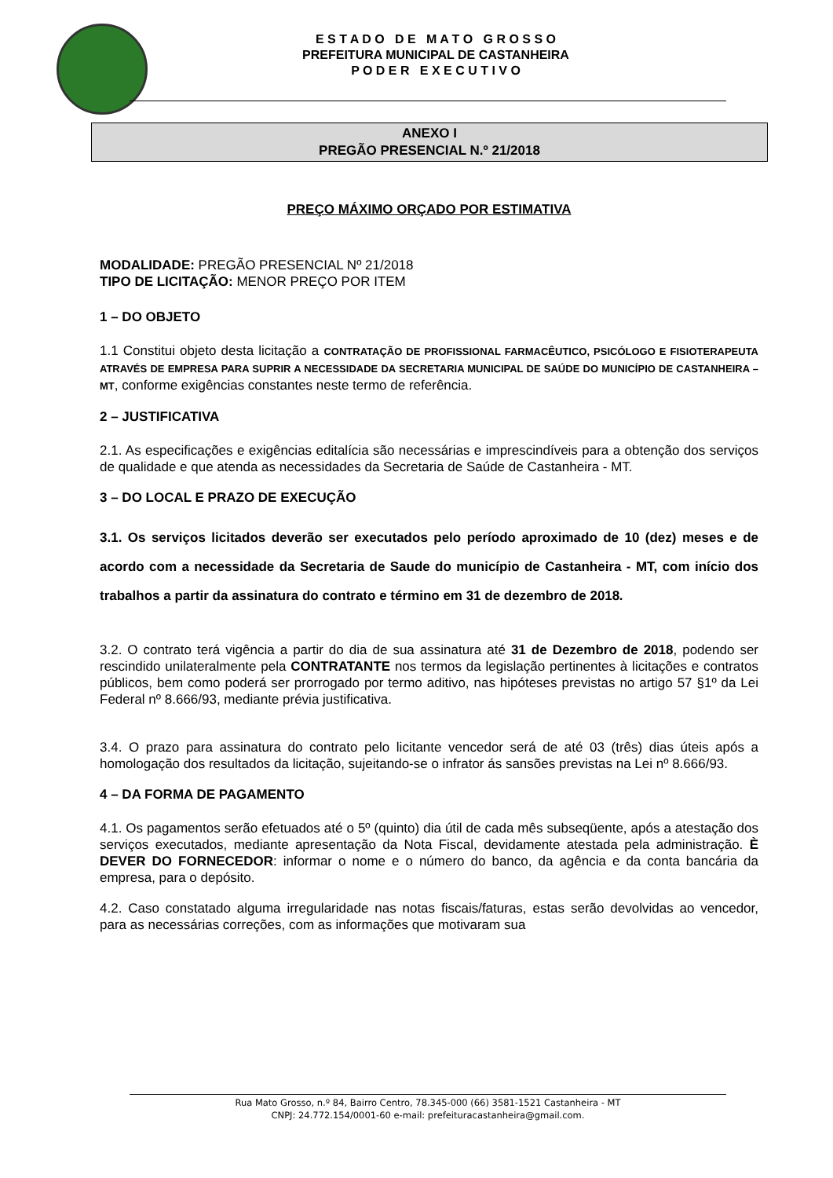E S T A D O D E M A T O G R O S S O
PREFEITURA MUNICIPAL DE CASTANHEIRA
P O D E R E X E C U T I V O
ANEXO I
PREGÃO PRESENCIAL N.º 21/2018
PREÇO MÁXIMO ORÇADO POR ESTIMATIVA
MODALIDADE: PREGÃO PRESENCIAL Nº 21/2018
TIPO DE LICITAÇÃO: MENOR PREÇO POR ITEM
1 – DO OBJETO
1.1 Constitui objeto desta licitação a CONTRATAÇÃO DE PROFISSIONAL FARMACÊUTICO, PSICÓLOGO E FISIOTERAPEUTA ATRAVÉS DE EMPRESA PARA SUPRIR A NECESSIDADE DA SECRETARIA MUNICIPAL DE SAÚDE DO MUNICÍPIO DE CASTANHEIRA – MT, conforme exigências constantes neste termo de referência.
2 – JUSTIFICATIVA
2.1. As especificações e exigências editalícia são necessárias e imprescindíveis para a obtenção dos serviços de qualidade e que atenda as necessidades da Secretaria de Saúde de Castanheira - MT.
3 – DO LOCAL E PRAZO DE EXECUÇÃO
3.1. Os serviços licitados deverão ser executados pelo período aproximado de 10 (dez) meses e de acordo com a necessidade da Secretaria de Saude do município de Castanheira - MT, com início dos trabalhos a partir da assinatura do contrato e término em 31 de dezembro de 2018.
3.2. O contrato terá vigência a partir do dia de sua assinatura até 31 de Dezembro de 2018, podendo ser rescindido unilateralmente pela CONTRATANTE nos termos da legislação pertinentes à licitações e contratos públicos, bem como poderá ser prorrogado por termo aditivo, nas hipóteses previstas no artigo 57 §1º da Lei Federal nº 8.666/93, mediante prévia justificativa.
3.4. O prazo para assinatura do contrato pelo licitante vencedor será de até 03 (três) dias úteis após a homologação dos resultados da licitação, sujeitando-se o infrator ás sansões previstas na Lei nº 8.666/93.
4 – DA FORMA DE PAGAMENTO
4.1. Os pagamentos serão efetuados até o 5º (quinto) dia útil de cada mês subseqüente, após a atestação dos serviços executados, mediante apresentação da Nota Fiscal, devidamente atestada pela administração. È DEVER DO FORNECEDOR: informar o nome e o número do banco, da agência e da conta bancária da empresa, para o depósito.
4.2. Caso constatado alguma irregularidade nas notas fiscais/faturas, estas serão devolvidas ao vencedor, para as necessárias correções, com as informações que motivaram sua
Rua Mato Grosso, n.º 84, Bairro Centro, 78.345-000 (66) 3581-1521 Castanheira - MT
CNPJ: 24.772.154/0001-60 e-mail: prefeituracastanheira@gmail.com.